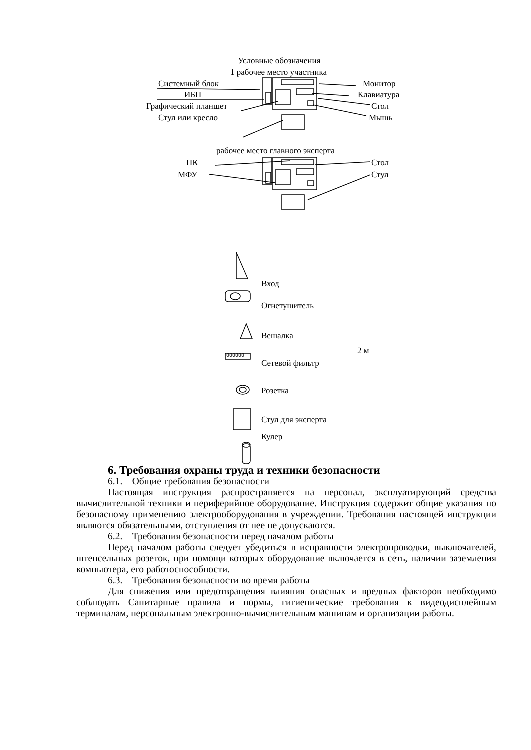Условные обозначения
1 рабочее место участника
Системный блок Монитор
ИБП Клавиатура
Графический планшет Стол
Стул или кресло Мышь
рабочее место главного эксперта
ПК Стол
МФУ Стул
Вход
Огнетушитель
Вешалка
2 м
000000
Сетевой фильтр
Розетка
Стул для эксперта
Кулер
6. Требования охраны труда и техники безопасности
6.1. Общие требования безопасности
Настоящая инструкция распространяется на персонал, эксплуатирующий средства вычислительной техники и периферийное оборудование. Инструкция содержит общие указания по безопасному применению электрооборудования в учреждении. Требования настоящей инструкции являются обязательными, отступления от нее не допускаются.
6.2. Требования безопасности перед началом работы
Перед началом работы следует убедиться в исправности электропроводки, выключателей, штепсельных розеток, при помощи которых оборудование включается в сеть, наличии заземления компьютера, его работоспособности.
6.3. Требования безопасности во время работы
Для снижения или предотвращения влияния опасных и вредных факторов необходимо соблюдать Санитарные правила и нормы, гигиенические требования к видеодисплейным терминалам, персональным электронно-вычислительным машинам и организации работы.